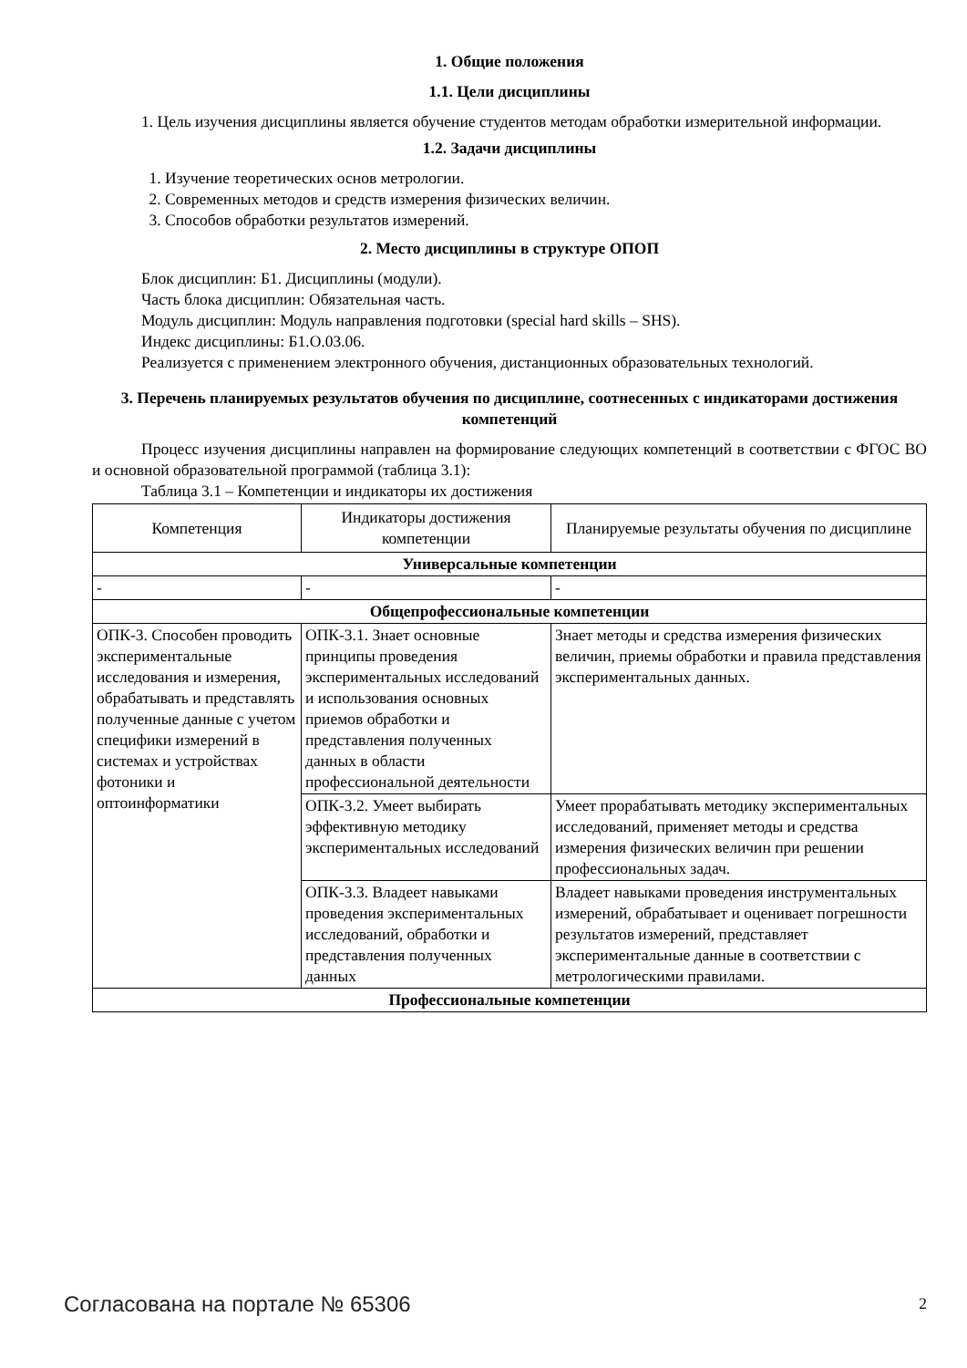1. Общие положения
1.1. Цели дисциплины
1. Цель изучения дисциплины является обучение студентов методам обработки измерительной информации.
1.2. Задачи дисциплины
1. Изучение теоретических основ метрологии.
2. Современных методов и средств измерения физических величин.
3. Способов обработки результатов измерений.
2. Место дисциплины в структуре ОПОП
Блок дисциплин: Б1. Дисциплины (модули).
Часть блока дисциплин: Обязательная часть.
Модуль дисциплин: Модуль направления подготовки (special hard skills – SHS).
Индекс дисциплины: Б1.О.03.06.
Реализуется с применением электронного обучения, дистанционных образовательных технологий.
3. Перечень планируемых результатов обучения по дисциплине, соотнесенных с индикаторами достижения компетенций
Процесс изучения дисциплины направлен на формирование следующих компетенций в соответствии с ФГОС ВО и основной образовательной программой (таблица 3.1):
Таблица 3.1 – Компетенции и индикаторы их достижения
| Компетенция | Индикаторы достижения компетенции | Планируемые результаты обучения по дисциплине |
| --- | --- | --- |
| Универсальные компетенции | | |
| - | - | - |
| Общепрофессиональные компетенции | | |
| ОПК-3. Способен проводить экспериментальные исследования и измерения, обрабатывать и представлять полученные данные с учетом специфики измерений в системах и устройствах фотоники и оптоинформатики | ОПК-3.1. Знает основные принципы проведения экспериментальных исследований и использования основных приемов обработки и представления полученных данных в области профессиональной деятельности | Знает методы и средства измерения физических величин, приемы обработки и правила представления экспериментальных данных. |
| | ОПК-3.2. Умеет выбирать эффективную методику экспериментальных исследований | Умеет прорабатывать методику экспериментальных исследований, применяет методы и средства измерения физических величин при решении профессиональных задач. |
| | ОПК-3.3. Владеет навыками проведения экспериментальных исследований, обработки и представления полученных данных | Владеет навыками проведения инструментальных измерений, обрабатывает и оценивает погрешности результатов измерений, представляет экспериментальные данные в соответствии с метрологическими правилами. |
| Профессиональные компетенции | | |
Согласована на портале № 65306 2